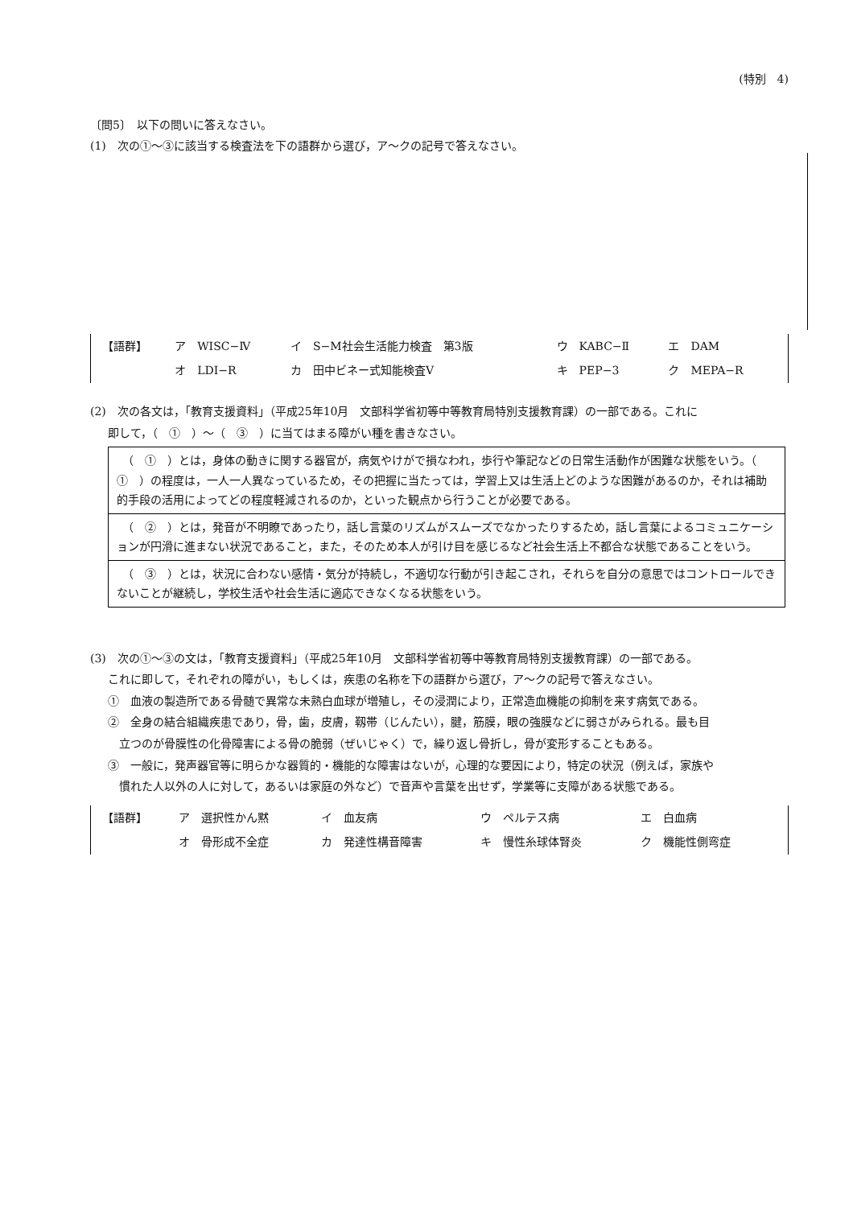(特別　4)
〔問5〕　以下の問いに答えなさい。
(1)　次の①〜③に該当する検査法を下の語群から選び，ア〜クの記号で答えなさい。
| 【語群】 | ア WISC−Ⅳ | イ S−M社会生活能力検査 第3版 | ウ KABC−Ⅱ | エ DAM |
| | オ LDI−R | カ 田中ビネー式知能検査V | キ PEP−3 | ク MEPA−R |
(2)　次の各文は，「教育支援資料」（平成25年10月　文部科学省初等中等教育局特別支援教育課）の一部である。これに
即して，（　①　）〜（　③　）に当てはまる障がい種を書きなさい。
| （ ① ）とは，身体の動きに関する器官が，病気やけがで損なわれ，歩行や筆記などの日常生活動作が困難な状態をいう。（ ① ）の程度は，一人一人異なっているため，その把握に当たっては，学習上又は生活上どのような困難があるのか，それは補助的手段の活用によってどの程度軽減されるのか，といった観点から行うことが必要である。 |
| （ ② ）とは，発音が不明瞭であったり，話し言葉のリズムがスムーズでなかったりするため，話し言葉によるコミュニケーションが円滑に進まない状況であること，また，そのため本人が引け目を感じるなど社会生活上不都合な状態であることをいう。 |
| （ ③ ）とは，状況に合わない感情・気分が持続し，不適切な行動が引き起こされ，それらを自分の意思ではコントロールできないことが継続し，学校生活や社会生活に適応できなくなる状態をいう。 |
(3)　次の①〜③の文は，「教育支援資料」（平成25年10月　文部科学省初等中等教育局特別支援教育課）の一部である。
これに即して，それぞれの障がい，もしくは，疾患の名称を下の語群から選び，ア〜クの記号で答えなさい。
①　血液の製造所である骨髄で異常な未熟白血球が増殖し，その浸潤により，正常造血機能の抑制を来す病気である。
②　全身の結合組織疾患であり，骨，歯，皮膚，靱帯（じんたい），腱，筋膜，眼の強膜などに弱さがみられる。最も目
　立つのが骨膜性の化骨障害による骨の脆弱（ぜいじゃく）で，繰り返し骨折し，骨が変形することもある。
③　一般に，発声器官等に明らかな器質的・機能的な障害はないが，心理的な要因により，特定の状況（例えば，家族や
　慣れた人以外の人に対して，あるいは家庭の外など）で音声や言葉を出せず，学業等に支障がある状態である。
| 【語群】 | ア 選択性かん黙 | イ 血友病 | ウ ペルテス病 | エ 白血病 |
| | オ 骨形成不全症 | カ 発達性構音障害 | キ 慢性糸球体腎炎 | ク 機能性側弯症 |